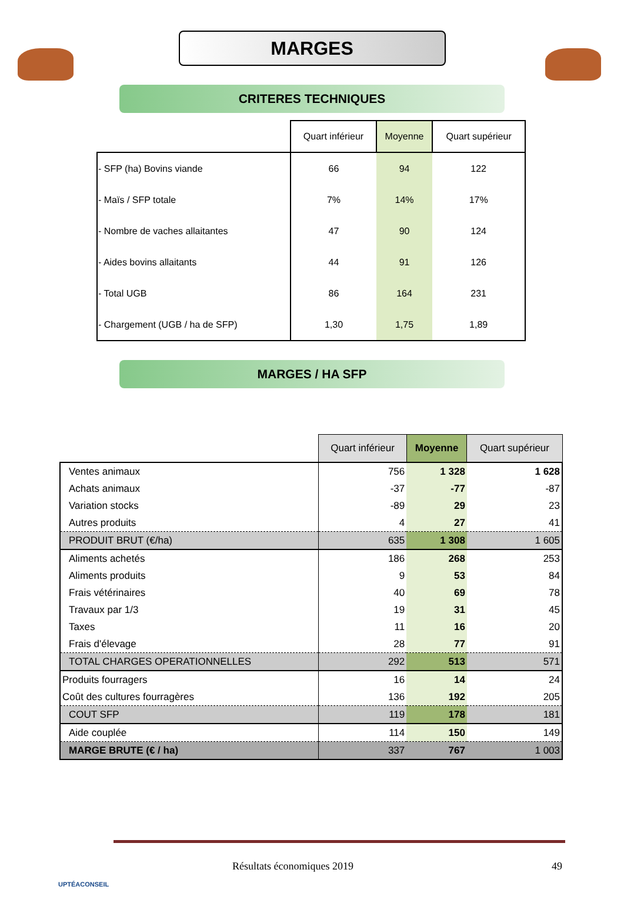MARGES
CRITERES TECHNIQUES
| | Quart inférieur | Moyenne | Quart supérieur |
| --- | --- | --- | --- |
| - SFP (ha) Bovins viande | 66 | 94 | 122 |
| - Maïs / SFP totale | 7% | 14% | 17% |
| - Nombre de vaches allaitantes | 47 | 90 | 124 |
| - Aides bovins allaitants | 44 | 91 | 126 |
| - Total UGB | 86 | 164 | 231 |
| - Chargement (UGB / ha de SFP) | 1,30 | 1,75 | 1,89 |
MARGES / HA SFP
| | Quart inférieur | Moyenne | Quart supérieur |
| --- | --- | --- | --- |
| Ventes animaux | 756 | 1 328 | 1 628 |
| Achats animaux | -37 | -77 | -87 |
| Variation stocks | -89 | 29 | 23 |
| Autres produits | 4 | 27 | 41 |
| PRODUIT BRUT (€/ha) | 635 | 1 308 | 1 605 |
| Aliments achetés | 186 | 268 | 253 |
| Aliments produits | 9 | 53 | 84 |
| Frais vétérinaires | 40 | 69 | 78 |
| Travaux par 1/3 | 19 | 31 | 45 |
| Taxes | 11 | 16 | 20 |
| Frais d'élevage | 28 | 77 | 91 |
| TOTAL CHARGES OPERATIONNELLES | 292 | 513 | 571 |
| Produits fourragers | 16 | 14 | 24 |
| Coût des cultures fourragères | 136 | 192 | 205 |
| COUT SFP | 119 | 178 | 181 |
| Aide couplée | 114 | 150 | 149 |
| MARGE BRUTE (€ / ha) | 337 | 767 | 1 003 |
Résultats économiques 2019 49
UPTÉACONSEIL